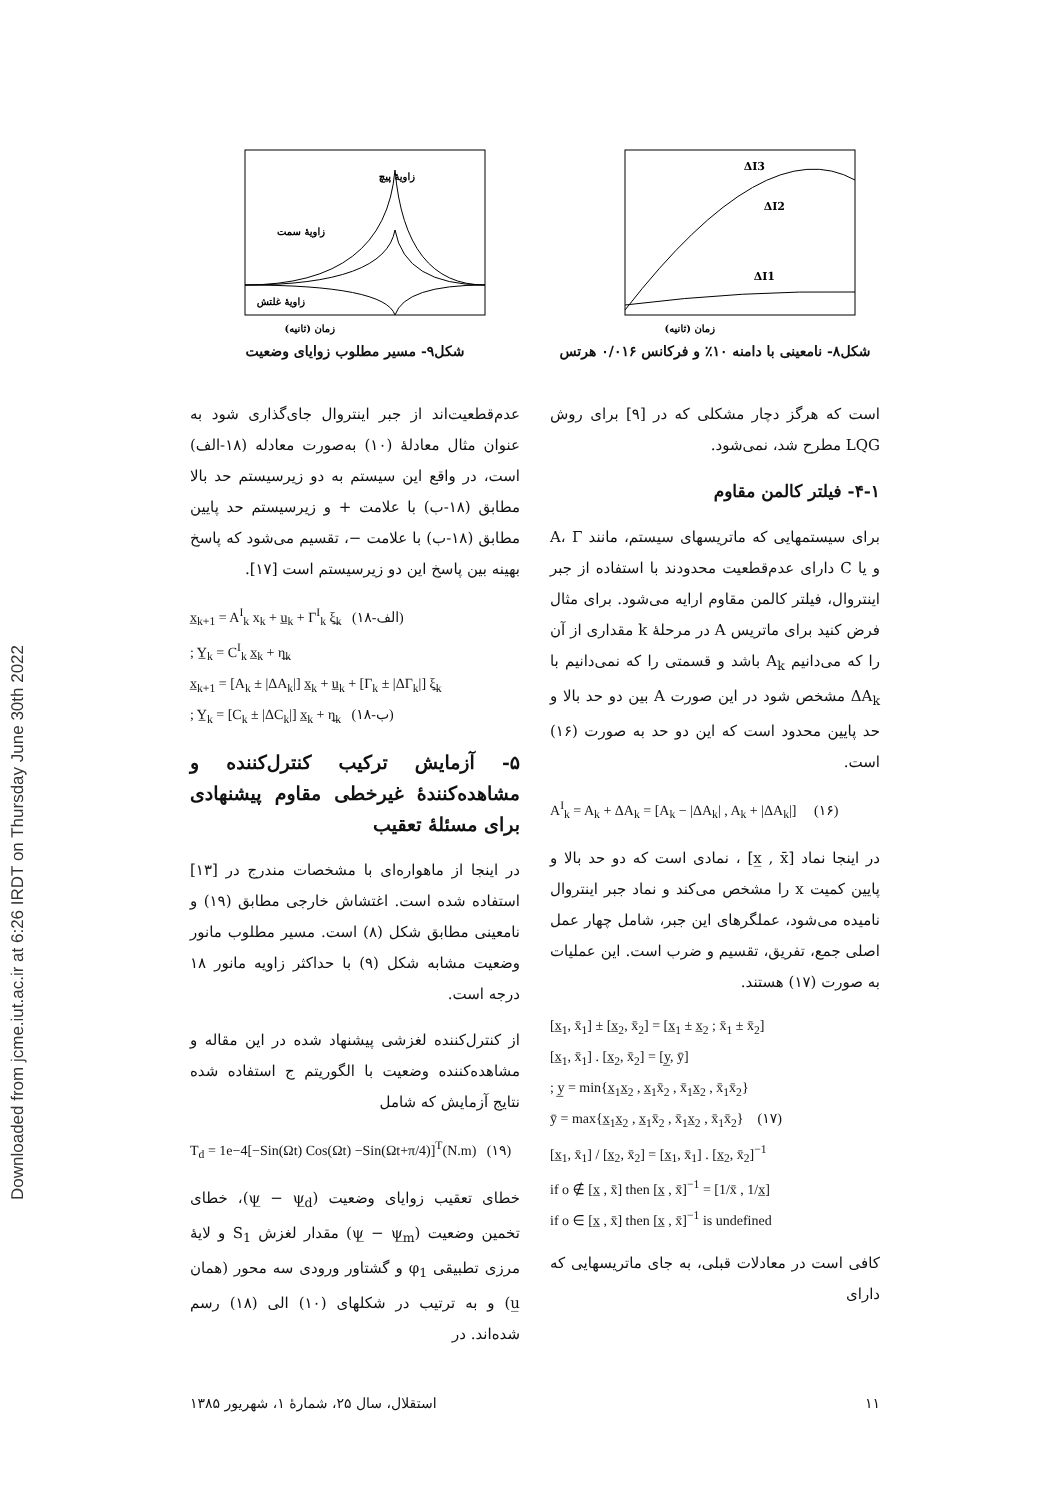Downloaded from jcme.iut.ac.ir at 6:26 IRDT on Thursday June 30th 2022
ΔI3
ΔI2
ΔI1
زمان (ثانیه)
شکل۸- نامعینی با دامنه ۱۰٪ و فرکانس ۰/۰۱۶ هرتس
زاویهٔ پیچ
زاویهٔ سمت
زاویهٔ غلتش
زمان (ثانیه)
شکل۹- مسیر مطلوب زوایای وضعیت
است که هرگز دچار مشکلی که در [۹] برای روش LQG مطرح شد، نمی‌شود.
۴-۱- فیلتر کالمن مقاوم
برای سیستمهایی که ماتریسهای سیستم، مانند A، Γ و یا C دارای عدم‌قطعیت محدودند با استفاده از جبر اینتروال، فیلتر کالمن مقاوم ارایه می‌شود. برای مثال فرض کنید برای ماتریس A در مرحلهٔ k مقداری از آن را که می‌دانیم A<sub>k</sub> باشد و قسمتی را که نمی‌دانیم با ΔA<sub>k</sub> مشخص شود در این صورت A بین دو حد بالا و حد پایین محدود است که این دو حد به صورت (۱۶) است.
A<sup>I</sup><sub>k</sub> = A<sub>k</sub> + ΔA<sub>k</sub> = [A<sub>k</sub> − |ΔA<sub>k</sub>| , A<sub>k</sub> + |ΔA<sub>k</sub>|] (۱۶)
در اینجا نماد [x̲ , x̄] ، نمادی است که دو حد بالا و پایین کمیت x را مشخص می‌کند و نماد جبر اینتروال نامیده می‌شود، عملگرهای این جبر، شامل چهار عمل اصلی جمع، تفریق، تقسیم و ضرب است. این عملیات به صورت (۱۷) هستند.
[x̲<sub>1</sub>, x̄<sub>1</sub>] ± [x̲<sub>2</sub>, x̄<sub>2</sub>] = [x̲<sub>1</sub> ± x̲<sub>2</sub> ; x̄<sub>1</sub> ± x̄<sub>2</sub>]
[x̲<sub>1</sub>, x̄<sub>1</sub>] . [x̲<sub>2</sub>, x̄<sub>2</sub>] = [y̲, ȳ]
; y̲ = min{x̲<sub>1</sub>x̲<sub>2</sub> , x̲<sub>1</sub>x̄<sub>2</sub> , x̄<sub>1</sub>x̲<sub>2</sub> , x̄<sub>1</sub>x̄<sub>2</sub>}
ȳ = max{x̲<sub>1</sub>x̲<sub>2</sub> , x̲<sub>1</sub>x̄<sub>2</sub> , x̄<sub>1</sub>x̲<sub>2</sub> , x̄<sub>1</sub>x̄<sub>2</sub>} (۱۷)
[x̲<sub>1</sub>, x̄<sub>1</sub>] / [x̲<sub>2</sub>, x̄<sub>2</sub>] = [x̲<sub>1</sub>, x̄<sub>1</sub>] . [x̲<sub>2</sub>, x̄<sub>2</sub>]<sup>−1</sup>
if o ∉ [x̲ , x̄] then [x̲ , x̄]<sup>−1</sup> = [1/x̄ , 1/x̲]
if o ∈ [x̲ , x̄] then [x̲ , x̄]<sup>−1</sup> is undefined
کافی است در معادلات قبلی، به جای ماتریسهایی که دارای
عدم‌قطعیت‌اند از جبر اینتروال جای‌گذاری شود به عنوان مثال معادلهٔ (۱۰) به‌صورت معادله (۱۸-الف) است، در واقع این سیستم به دو زیرسیستم حد بالا مطابق (۱۸-ب) با علامت + و زیرسیستم حد پایین مطابق (۱۸-ب) با علامت −، تقسیم می‌شود که پاسخ بهینه بین پاسخ این دو زیرسیستم است [۱۷].
x̲<sub>k+1</sub> = A<sup>I</sup><sub>k</sub> x<sub>k</sub> + u̲<sub>k</sub> + Γ<sup>I</sup><sub>k</sub> ξ̲<sub>k</sub> (۱۸-الف)
; Y̲<sub>k</sub> = C<sup>I</sup><sub>k</sub> x̲<sub>k</sub> + η̲<sub>k</sub>
x̲<sub>k+1</sub> = [A<sub>k</sub> ± |ΔA<sub>k</sub>|] x̲<sub>k</sub> + u̲<sub>k</sub> + [Γ<sub>k</sub> ± |ΔΓ<sub>k</sub>|] ξ̲<sub>k</sub>
; Y̲<sub>k</sub> = [C<sub>k</sub> ± |ΔC<sub>k</sub>|] x̲<sub>k</sub> + η̲<sub>k</sub> (۱۸-ب)
۵- آزمایش ترکیب کنترل‌کننده و مشاهده‌کنندهٔ غیرخطی مقاوم پیشنهادی برای مسئلهٔ تعقیب
در اینجا از ماهواره‌ای با مشخصات مندرج در [۱۳] استفاده شده است. اغتشاش خارجی مطابق (۱۹) و نامعینی مطابق شکل (۸) است. مسیر مطلوب مانور وضعیت مشابه شکل (۹) با حداکثر زاویه مانور ۱۸ درجه است.
از کنترل‌کننده لغزشی پیشنهاد شده در این مقاله و مشاهده‌کننده وضعیت با الگوریتم ج استفاده شده نتایج آزمایش که شامل
T<sub>d</sub> = 1e−4[−Sin(Ωt) Cos(Ωt) −Sin(Ωt+π/4)]<sup>T</sup>(N.m) (۱۹)
خطای تعقیب زوایای وضعیت (ψ̲ − ψ̲<sub>d</sub>)، خطای تخمین وضعیت (ψ̲ − ψ̲<sub>m</sub>) مقدار لغزش S<sub>1</sub> و لایهٔ مرزی تطبیقی φ<sub>1</sub> و گشتاور ورودی سه محور (همان u̲) و به ترتیب در شکلهای (۱۰) الی (۱۸) رسم شده‌اند. در
استقلال، سال ۲۵، شمارهٔ ۱، شهریور ۱۳۸۵ ۱۱